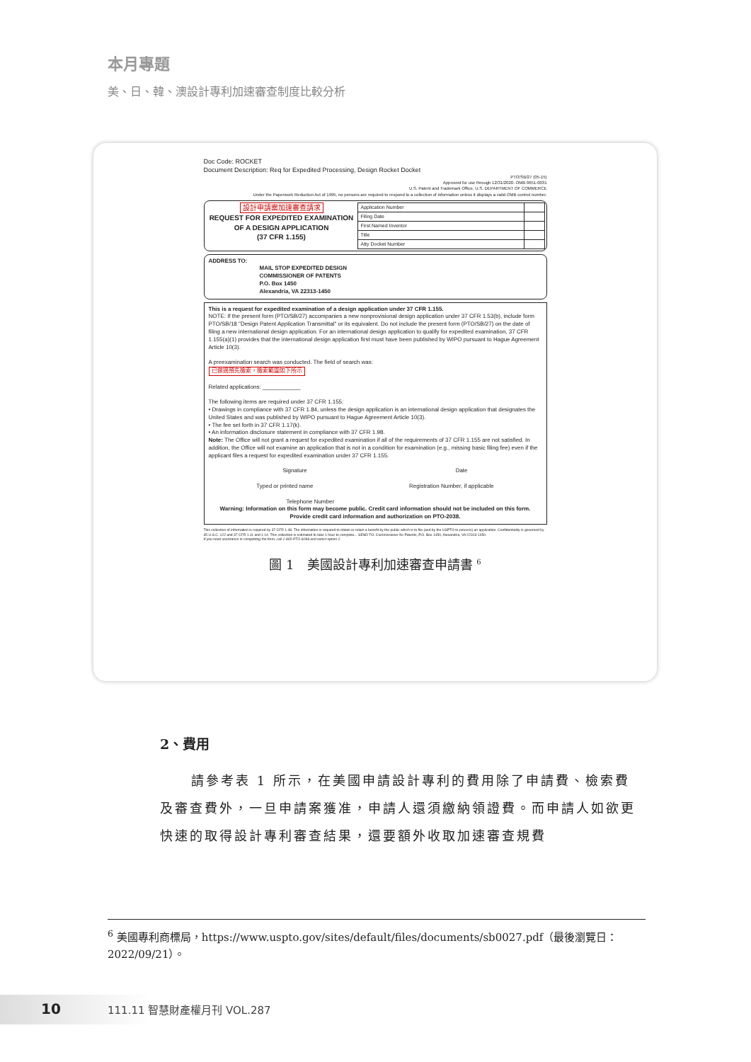本月專題
美、日、韓、澳設計專利加速審查制度比較分析
Doc Code: ROCKET
Document Description: Req for Expedited Processing, Design Rocket Docket
PTO/SB/27 (05-15)
Approved for use through 12/31/2020. OMB 0651-0031
U.S. Patent and Trademark Office, U.S. DEPARTMENT OF COMMERCE
Under the Paperwork Reduction Act of 1995, no persons are required to respond to a collection of information unless it displays a valid OMB control number.
設計申請案加速審查請求
REQUEST FOR EXPEDITED EXAMINATION OF A DESIGN APPLICATION
(37 CFR 1.155)
| Application Number | |
| Filing Date | |
| First Named Inventor | |
| Title | |
| Atty Docket Number | |
ADDRESS TO:
MAIL STOP EXPEDITED DESIGN
COMMISSIONER OF PATENTS
P.O. Box 1450
Alexandria, VA 22313-1450
This is a request for expedited examination of a design application under 37 CFR 1.155.
NOTE: If the present form (PTO/SB/27) accompanies a new nonprovisional design application under 37 CFR 1.53(b), include form PTO/SB/18 "Design Patent Application Transmittal" or its equivalent. Do not include the present form (PTO/SB/27) on the date of filing a new international design application. For an international design application to qualify for expedited examination, 37 CFR 1.155(a)(1) provides that the international design application first must have been published by WIPO pursuant to Hague Agreement Article 10(3).
A preexamination search was conducted. The field of search was:
已做過預先檢索，檢索範圍如下所示
Related applications: ____________
The following items are required under 37 CFR 1.155:
• Drawings in compliance with 37 CFR 1.84, unless the design application is an international design application that designates the United States and was published by WIPO pursuant to Hague Agreement Article 10(3).
• The fee set forth in 37 CFR 1.17(k).
• An information disclosure statement in compliance with 37 CFR 1.98.
Note: The Office will not grant a request for expedited examination if all of the requirements of 37 CFR 1.155 are not satisfied. In addition, the Office will not examine an application that is not in a condition for examination (e.g., missing basic filing fee) even if the applicant files a request for expedited examination under 37 CFR 1.155.
Signature Date
Typed or printed name Registration Number, if applicable
Telephone Number
Warning: Information on this form may become public. Credit card information should not be included on this form.
Provide credit card information and authorization on PTO-2038.
This collection of information is required by 37 CFR 1.48. The information is required to obtain or retain a benefit by the public which is to file (and by the USPTO to process) an application. Confidentiality is governed by 35 U.S.C. 122 and 37 CFR 1.11 and 1.14. This collection is estimated to take 1 hour to complete... SEND TO: Commissioner for Patents, P.O. Box 1450, Alexandria, VA 22313-1450.
If you need assistance in completing the form, call 1-800-PTO-9199 and select option 2.
圖 1　美國設計專利加速審查申請書 <sup>6</sup>
2、費用
請參考表 1 所示，在美國申請設計專利的費用除了申請費、檢索費及審查費外，一旦申請案獲准，申請人還須繳納領證費。而申請人如欲更快速的取得設計專利審查結果，還要額外收取加速審查規費
<sup>6</sup> 美國專利商標局，https://www.uspto.gov/sites/default/files/documents/sb0027.pdf（最後瀏覽日：2022/09/21）。
10 111.11 智慧財產權月刊 VOL.287